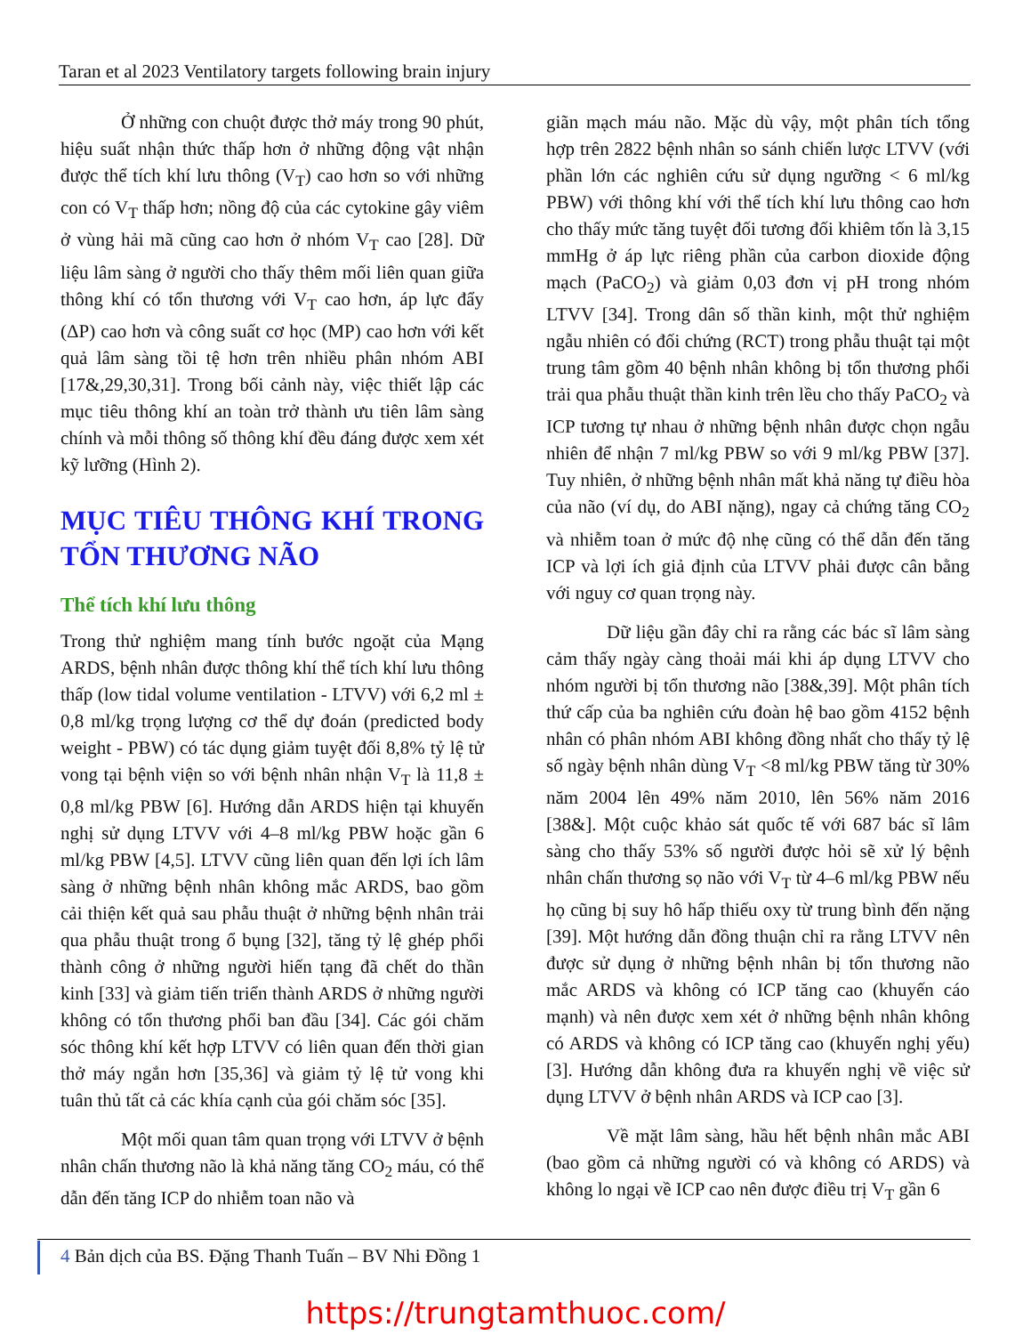Taran et al 2023 Ventilatory targets following brain injury
Ở những con chuột được thở máy trong 90 phút, hiệu suất nhận thức thấp hơn ở những động vật nhận được thể tích khí lưu thông (V<sub>T</sub>) cao hơn so với những con có V<sub>T</sub> thấp hơn; nồng độ của các cytokine gây viêm ở vùng hải mã cũng cao hơn ở nhóm V<sub>T</sub> cao [28]. Dữ liệu lâm sàng ở người cho thấy thêm mối liên quan giữa thông khí có tổn thương với V<sub>T</sub> cao hơn, áp lực đẩy (ΔP) cao hơn và công suất cơ học (MP) cao hơn với kết quả lâm sàng tồi tệ hơn trên nhiều phân nhóm ABI [17&,29,30,31]. Trong bối cảnh này, việc thiết lập các mục tiêu thông khí an toàn trở thành ưu tiên lâm sàng chính và mỗi thông số thông khí đều đáng được xem xét kỹ lưỡng (Hình 2).
MỤC TIÊU THÔNG KHÍ TRONG TỔN THƯƠNG NÃO
Thể tích khí lưu thông
Trong thử nghiệm mang tính bước ngoặt của Mạng ARDS, bệnh nhân được thông khí thể tích khí lưu thông thấp (low tidal volume ventilation - LTVV) với 6,2 ml ± 0,8 ml/kg trọng lượng cơ thể dự đoán (predicted body weight - PBW) có tác dụng giảm tuyệt đối 8,8% tỷ lệ tử vong tại bệnh viện so với bệnh nhân nhận V<sub>T</sub> là 11,8 ± 0,8 ml/kg PBW [6]. Hướng dẫn ARDS hiện tại khuyến nghị sử dụng LTVV với 4–8 ml/kg PBW hoặc gần 6 ml/kg PBW [4,5]. LTVV cũng liên quan đến lợi ích lâm sàng ở những bệnh nhân không mắc ARDS, bao gồm cải thiện kết quả sau phẫu thuật ở những bệnh nhân trải qua phẫu thuật trong ổ bụng [32], tăng tỷ lệ ghép phổi thành công ở những người hiến tạng đã chết do thần kinh [33] và giảm tiến triển thành ARDS ở những người không có tổn thương phổi ban đầu [34]. Các gói chăm sóc thông khí kết hợp LTVV có liên quan đến thời gian thở máy ngắn hơn [35,36] và giảm tỷ lệ tử vong khi tuân thủ tất cả các khía cạnh của gói chăm sóc [35].
Một mối quan tâm quan trọng với LTVV ở bệnh nhân chấn thương não là khả năng tăng CO<sub>2</sub> máu, có thể dẫn đến tăng ICP do nhiễm toan não và
giãn mạch máu não. Mặc dù vậy, một phân tích tổng hợp trên 2822 bệnh nhân so sánh chiến lược LTVV (với phần lớn các nghiên cứu sử dụng ngưỡng < 6 ml/kg PBW) với thông khí với thể tích khí lưu thông cao hơn cho thấy mức tăng tuyệt đối tương đối khiêm tốn là 3,15 mmHg ở áp lực riêng phần của carbon dioxide động mạch (PaCO<sub>2</sub>) và giảm 0,03 đơn vị pH trong nhóm LTVV [34]. Trong dân số thần kinh, một thử nghiệm ngẫu nhiên có đối chứng (RCT) trong phẫu thuật tại một trung tâm gồm 40 bệnh nhân không bị tổn thương phổi trải qua phẫu thuật thần kinh trên lều cho thấy PaCO<sub>2</sub> và ICP tương tự nhau ở những bệnh nhân được chọn ngẫu nhiên để nhận 7 ml/kg PBW so với 9 ml/kg PBW [37]. Tuy nhiên, ở những bệnh nhân mất khả năng tự điều hòa của não (ví dụ, do ABI nặng), ngay cả chứng tăng CO<sub>2</sub> và nhiễm toan ở mức độ nhẹ cũng có thể dẫn đến tăng ICP và lợi ích giả định của LTVV phải được cân bằng với nguy cơ quan trọng này.
Dữ liệu gần đây chỉ ra rằng các bác sĩ lâm sàng cảm thấy ngày càng thoải mái khi áp dụng LTVV cho nhóm người bị tổn thương não [38&,39]. Một phân tích thứ cấp của ba nghiên cứu đoàn hệ bao gồm 4152 bệnh nhân có phân nhóm ABI không đồng nhất cho thấy tỷ lệ số ngày bệnh nhân dùng V<sub>T</sub> <8 ml/kg PBW tăng từ 30% năm 2004 lên 49% năm 2010, lên 56% năm 2016 [38&]. Một cuộc khảo sát quốc tế với 687 bác sĩ lâm sàng cho thấy 53% số người được hỏi sẽ xử lý bệnh nhân chấn thương sọ não với V<sub>T</sub> từ 4–6 ml/kg PBW nếu họ cũng bị suy hô hấp thiếu oxy từ trung bình đến nặng [39]. Một hướng dẫn đồng thuận chỉ ra rằng LTVV nên được sử dụng ở những bệnh nhân bị tổn thương não mắc ARDS và không có ICP tăng cao (khuyến cáo mạnh) và nên được xem xét ở những bệnh nhân không có ARDS và không có ICP tăng cao (khuyến nghị yếu) [3]. Hướng dẫn không đưa ra khuyến nghị về việc sử dụng LTVV ở bệnh nhân ARDS và ICP cao [3].
Về mặt lâm sàng, hầu hết bệnh nhân mắc ABI (bao gồm cả những người có và không có ARDS) và không lo ngại về ICP cao nên được điều trị V<sub>T</sub> gần 6
4 Bản dịch của BS. Đặng Thanh Tuấn – BV Nhi Đồng 1
https://trungtamthuoc.com/